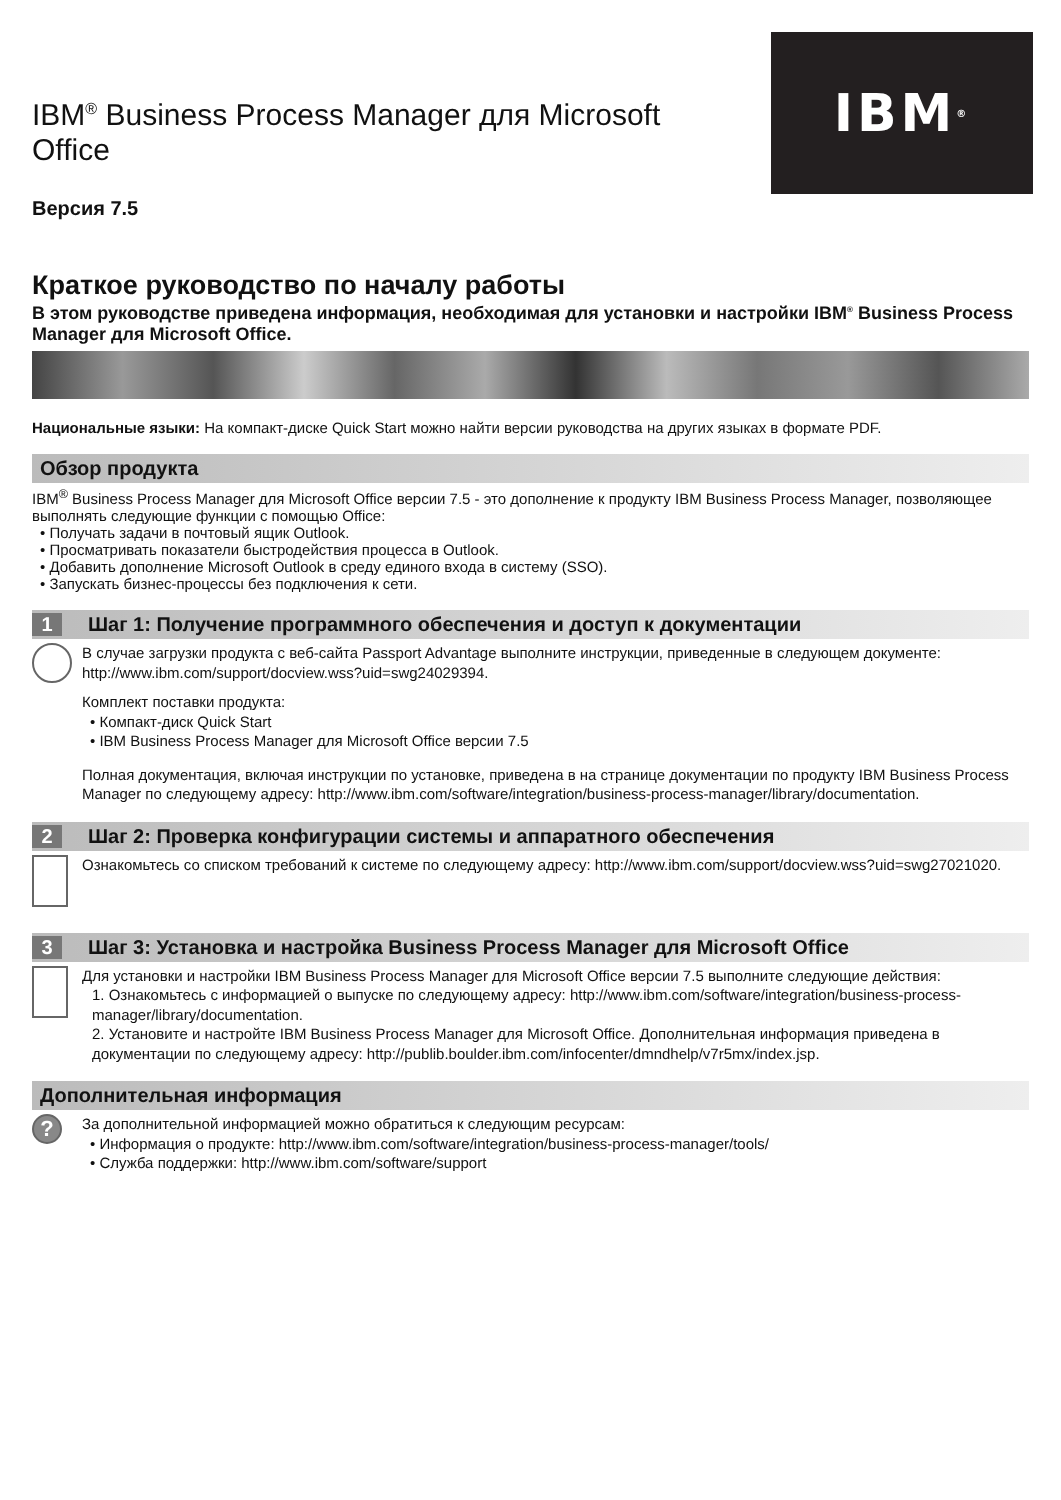IBM<sup>®</sup>
IBM<sup>®</sup> Business Process Manager для Microsoft Office
Версия 7.5
Краткое руководство по началу работы
В этом руководстве приведена информация, необходимая для установки и настройки IBM<sup>®</sup> Business Process Manager для Microsoft Office.
Национальные языки: На компакт-диске Quick Start можно найти версии руководства на других языках в формате PDF.
Обзор продукта
IBM<sup>®</sup> Business Process Manager для Microsoft Office версии 7.5 - это дополнение к продукту IBM Business Process Manager, позволяющее выполнять следующие функции с помощью Office:
• Получать задачи в почтовый ящик Outlook.
• Просматривать показатели быстродействия процесса в Outlook.
• Добавить дополнение Microsoft Outlook в среду единого входа в систему (SSO).
• Запускать бизнес-процессы без подключения к сети.
1 Шаг 1: Получение программного обеспечения и доступ к документации
В случае загрузки продукта с веб-сайта Passport Advantage выполните инструкции, приведенные в следующем документе: http://www.ibm.com/support/docview.wss?uid=swg24029394.
Комплект поставки продукта:
• Компакт-диск Quick Start
• IBM Business Process Manager для Microsoft Office версии 7.5
Полная документация, включая инструкции по установке, приведена в на странице документации по продукту IBM Business Process Manager по следующему адресу: http://www.ibm.com/software/integration/business-process-manager/library/documentation.
2 Шаг 2: Проверка конфигурации системы и аппаратного обеспечения
Ознакомьтесь со списком требований к системе по следующему адресу: http://www.ibm.com/support/docview.wss?uid=swg27021020.
3 Шаг 3: Установка и настройка Business Process Manager для Microsoft Office
Для установки и настройки IBM Business Process Manager для Microsoft Office версии 7.5 выполните следующие действия:
1. Ознакомьтесь с информацией о выпуске по следующему адресу: http://www.ibm.com/software/integration/business-process-manager/library/documentation.
2. Установите и настройте IBM Business Process Manager для Microsoft Office. Дополнительная информация приведена в документации по следующему адресу: http://publib.boulder.ibm.com/infocenter/dmndhelp/v7r5mx/index.jsp.
Дополнительная информация
?
За дополнительной информацией можно обратиться к следующим ресурсам:
• Информация о продукте: http://www.ibm.com/software/integration/business-process-manager/tools/
• Служба поддержки: http://www.ibm.com/software/support